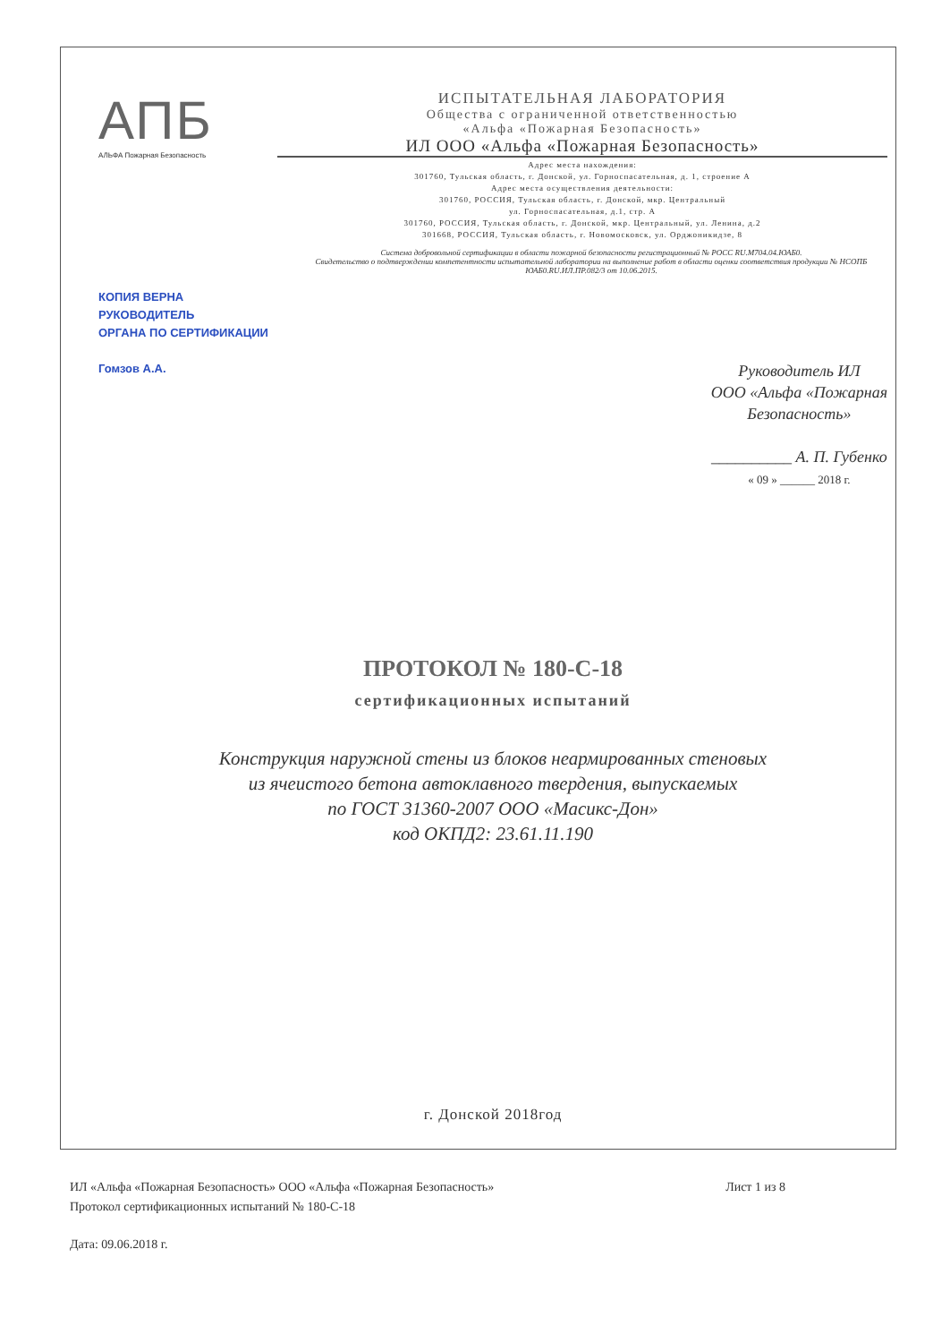АПБ
АЛЬФА Пожарная Безопасность
ИСПЫТАТЕЛЬНАЯ ЛАБОРАТОРИЯ
Общества с ограниченной ответственностью
«Альфа «Пожарная Безопасность»
ИЛ ООО «Альфа «Пожарная Безопасность»
Адрес места нахождения:
301760, Тульская область, г. Донской, ул. Горноспасательная, д. 1, строение А
Адрес места осуществления деятельности:
301760, РОССИЯ, Тульская область, г. Донской, мкр. Центральный
ул. Горноспасательная, д.1, стр. А
301760, РОССИЯ, Тульская область, г. Донской, мкр. Центральный, ул. Ленина, д.2
301668, РОССИЯ, Тульская область, г. Новомосковск, ул. Орджоникидзе, 8
Система добровольной сертификации в области пожарной безопасности регистрационный № РОСС RU.M704.04.ЮАБ0.
Свидетельство о подтверждении компетентности испытательной лаборатории на выполнение работ в области оценки соответствия продукции № НСОПБ ЮАБ0.RU.ИЛ.ПР.082/3 от 10.06.2015.
КОПИЯ ВЕРНА
РУКОВОДИТЕЛЬ
ОРГАНА ПО СЕРТИФИКАЦИИ
Гомзов А.А.
Руководитель ИЛ
ООО «Альфа «Пожарная
Безопасность»
__________ А. П. Губенко
« 09 » ______ 2018 г.
ПРОТОКОЛ № 180-С-18
сертификационных испытаний
Конструкция наружной стены из блоков неармированных стеновых
из ячеистого бетона автоклавного твердения, выпускаемых
по ГОСТ 31360-2007 ООО «Масикс-Дон»
код ОКПД2: 23.61.11.190
г. Донской 2018год
ИЛ «Альфа «Пожарная Безопасность» ООО «Альфа «Пожарная Безопасность» Лист 1 из 8
Протокол сертификационных испытаний № 180-С-18
Дата: 09.06.2018 г.